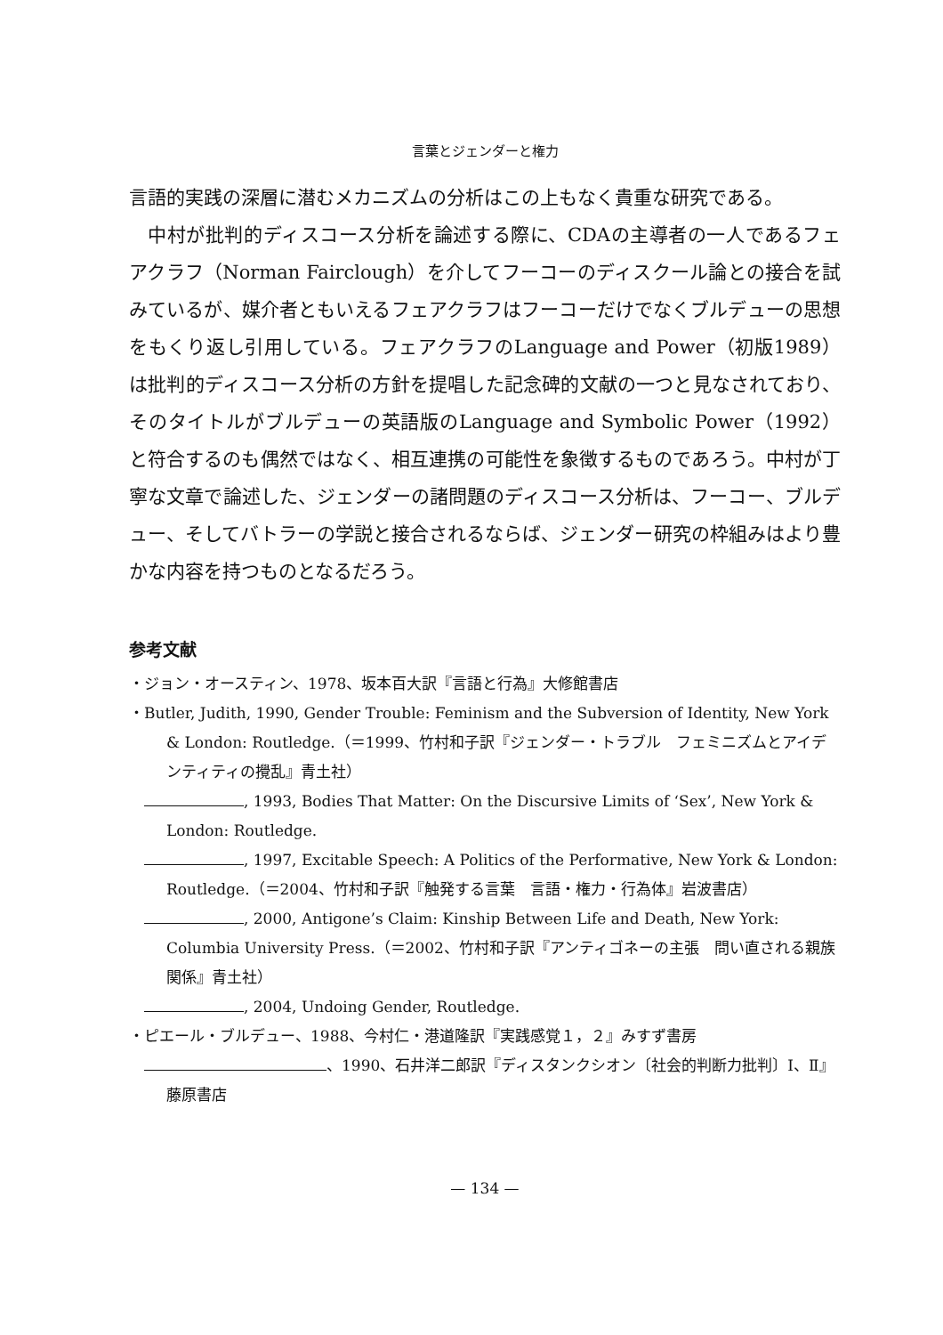言葉とジェンダーと権力
言語的実践の深層に潜むメカニズムの分析はこの上もなく貴重な研究である。
中村が批判的ディスコース分析を論述する際に、CDAの主導者の一人であるフェアクラフ（Norman Fairclough）を介してフーコーのディスクール論との接合を試みているが、媒介者ともいえるフェアクラフはフーコーだけでなくブルデューの思想をもくり返し引用している。フェアクラフのLanguage and Power（初版1989）は批判的ディスコース分析の方針を提唱した記念碑的文献の一つと見なされており、そのタイトルがブルデューの英語版のLanguage and Symbolic Power（1992）と符合するのも偶然ではなく、相互連携の可能性を象徴するものであろう。中村が丁寧な文章で論述した、ジェンダーの諸問題のディスコース分析は、フーコー、ブルデュー、そしてバトラーの学説と接合されるならば、ジェンダー研究の枠組みはより豊かな内容を持つものとなるだろう。
参考文献
・ジョン・オースティン、1978、坂本百大訳『言語と行為』大修館書店
・Butler, Judith, 1990, Gender Trouble: Feminism and the Subversion of Identity, New York & London: Routledge.（＝1999、竹村和子訳『ジェンダー・トラブル　フェミニズムとアイデンティティの攪乱』青土社）
　 , 1993, Bodies That Matter: On the Discursive Limits of ‘Sex’, New York & London: Routledge.
　 , 1997, Excitable Speech: A Politics of the Performative, New York & London: Routledge.（＝2004、竹村和子訳『触発する言葉　言語・権力・行為体』岩波書店）
　 , 2000, Antigone’s Claim: Kinship Between Life and Death, New York: Columbia University Press.（＝2002、竹村和子訳『アンティゴネーの主張　問い直される親族関係』青土社）
　 , 2004, Undoing Gender, Routledge.
・ピエール・ブルデュー、1988、今村仁・港道隆訳『実践感覚１，２』みすず書房
　 、1990、石井洋二郎訳『ディスタンクシオン〔社会的判断力批判〕Ⅰ、Ⅱ』藤原書店
— 134 —